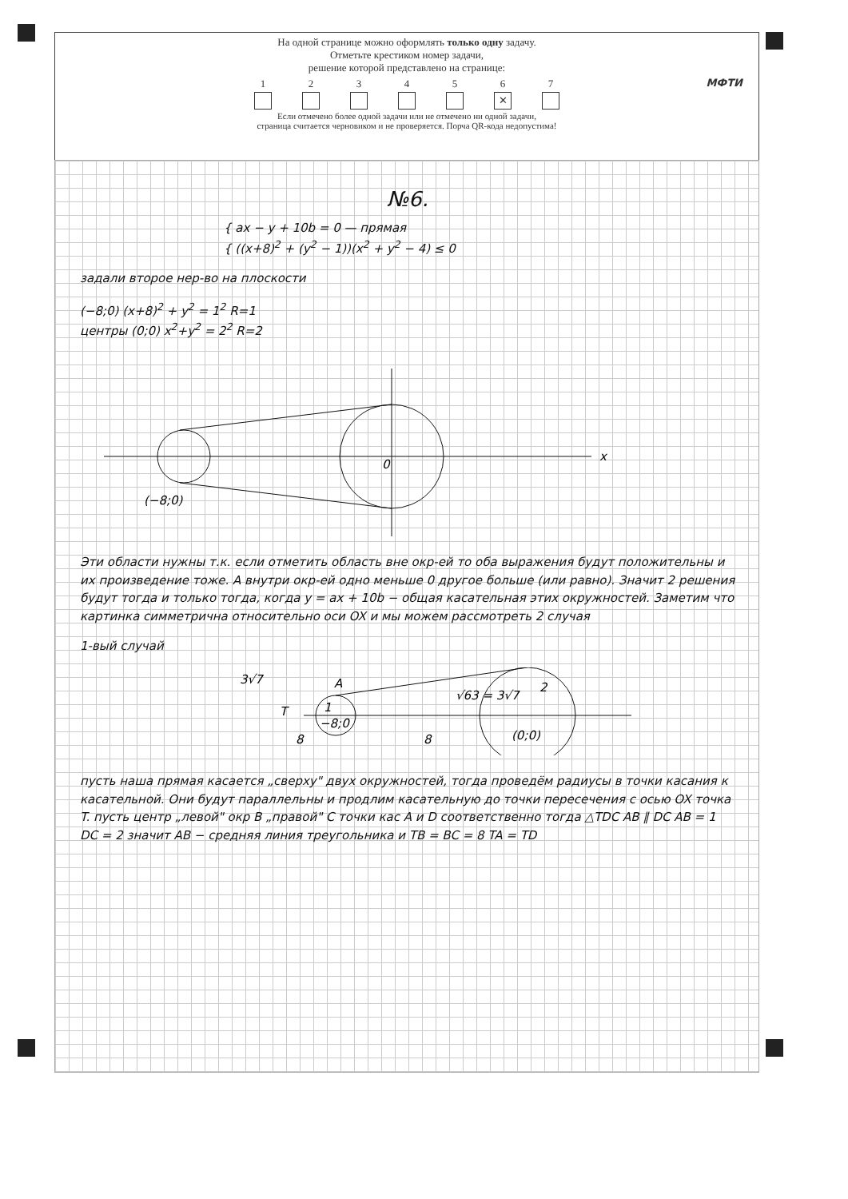На одной странице можно оформлять только одну задачу.
Отметьте крестиком номер задачи,
решение которой представлено на странице:
1 2 3 4 5 6
✕
7
Если отмечено более одной задачи или не отмечено ни одной задачи,
страница считается черновиком и не проверяется. Порча QR-кода недопустима!
МФТИ
№6.
{ ax − y + 10b = 0 — прямая
{ ((x+8)<sup>2</sup> + (y<sup>2</sup> − 1))(x<sup>2</sup> + y<sup>2</sup> − 4) ≤ 0
задали второе нер-во на плоскости
(−8;0) (x+8)<sup>2</sup> + y<sup>2</sup> = 1<sup>2</sup> R=1
центры (0;0) x<sup>2</sup>+y<sup>2</sup> = 2<sup>2</sup> R=2
(−8;0)
x
0
Эти области нужны т.к. если отметить область вне окр-ей то оба выражения будут положительны и их произведение тоже. А внутри окр-ей одно меньше 0 другое больше (или равно). Значит 2 решения будут тогда и только тогда, когда y = ax + 10b − общая касательная этих окружностей. Заметим что картинка симметрична относительно оси OX и мы можем рассмотреть 2 случая
1-вый случай
3√7
A
T
8
8
−8;0
(0;0)
2
1
√63 = 3√7
пусть наша прямая касается „сверху" двух окружностей, тогда проведём радиусы в точки касания к касательной. Они будут параллельны и продлим касательную до точки пересечения с осью OX точка T. пусть центр „левой" окр B „правой" C точки кас A и D соответственно тогда △TDC AB ∥ DC AB = 1 DC = 2 значит AB − средняя линия треугольника и TB = BC = 8 TA = TD